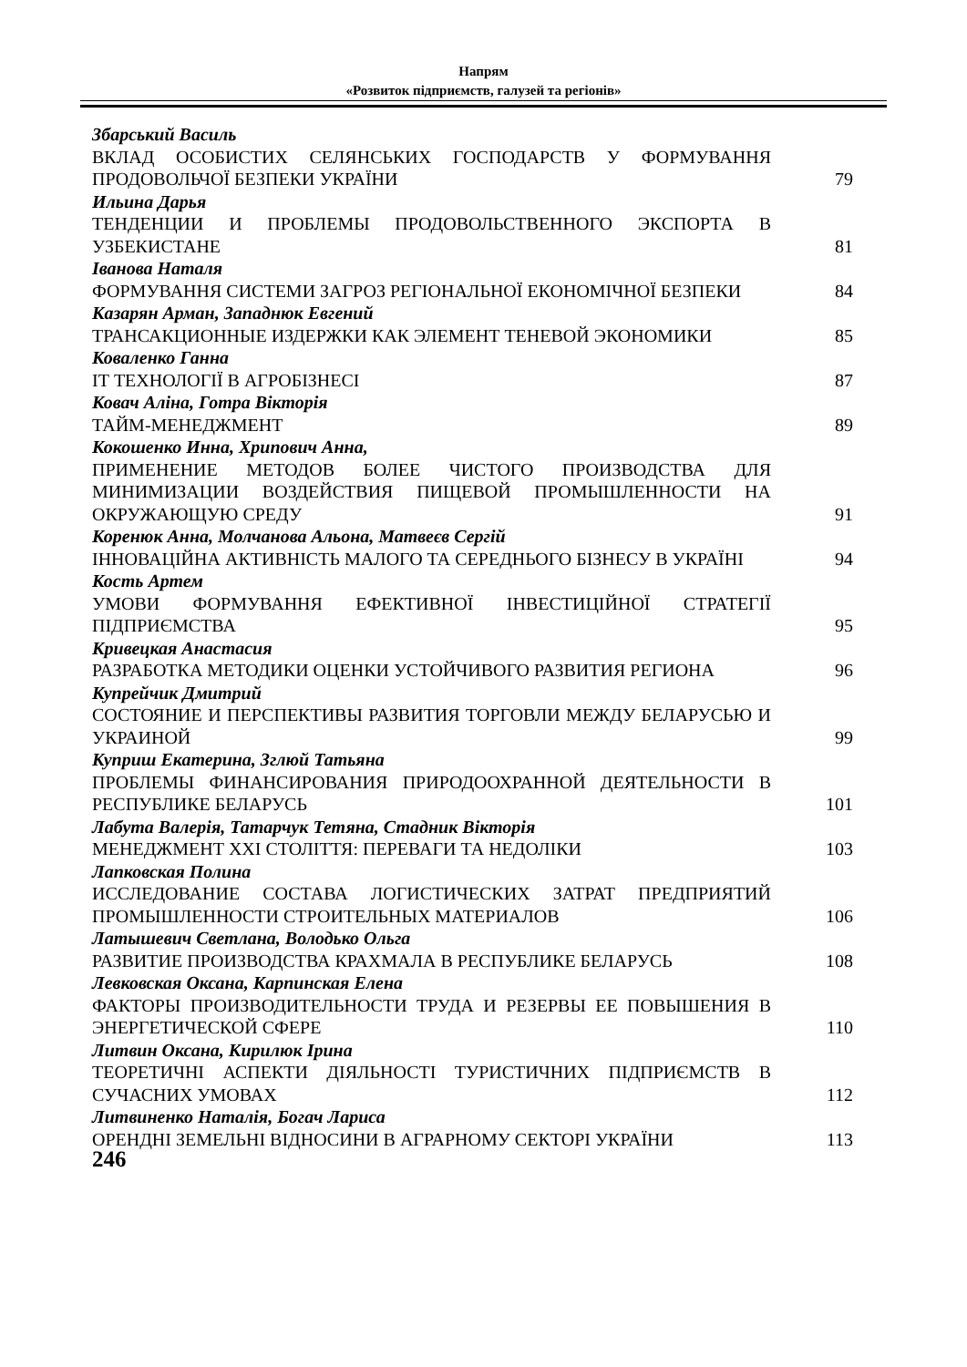Напрям
«Розвиток підприємств, галузей та регіонів»
Збарський Василь
ВКЛАД ОСОБИСТИХ СЕЛЯНСЬКИХ ГОСПОДАРСТВ У ФОРМУВАННЯ ПРОДОВОЛЬЧОЇ БЕЗПЕКИ УКРАЇНИ
79
Ильина Дарья
ТЕНДЕНЦИИ И ПРОБЛЕМЫ ПРОДОВОЛЬСТВЕННОГО ЭКСПОРТА В УЗБЕКИСТАНЕ
81
Іванова Наталя
ФОРМУВАННЯ СИСТЕМИ ЗАГРОЗ РЕГІОНАЛЬНОЇ ЕКОНОМІЧНОЇ БЕЗПЕКИ
84
Казарян Арман, Западнюк Евгений
ТРАНСАКЦИОННЫЕ ИЗДЕРЖКИ КАК ЭЛЕМЕНТ ТЕНЕВОЙ ЭКОНОМИКИ
85
Коваленко Ганна
ІТ ТЕХНОЛОГІЇ В АГРОБІЗНЕСІ
87
Ковач Аліна, Готра Вікторія
ТАЙМ-МЕНЕДЖМЕНТ
89
Кокошенко Инна, Хрипович Анна,
ПРИМЕНЕНИЕ МЕТОДОВ БОЛЕЕ ЧИСТОГО ПРОИЗВОДСТВА ДЛЯ МИНИМИЗАЦИИ ВОЗДЕЙСТВИЯ ПИЩЕВОЙ ПРОМЫШЛЕННОСТИ НА ОКРУЖАЮЩУЮ СРЕДУ
91
Коренюк Анна, Молчанова Альона, Матвеєв Сергій
ІННОВАЦІЙНА АКТИВНІСТЬ МАЛОГО ТА СЕРЕДНЬОГО БІЗНЕСУ В УКРАЇНІ
94
Кость Артем
УМОВИ ФОРМУВАННЯ ЕФЕКТИВНОЇ ІНВЕСТИЦІЙНОЇ СТРАТЕГІЇ ПІДПРИЄМСТВА
95
Кривецкая Анастасия
РАЗРАБОТКА МЕТОДИКИ ОЦЕНКИ УСТОЙЧИВОГО РАЗВИТИЯ РЕГИОНА
96
Купрейчик Дмитрий
СОСТОЯНИЕ И ПЕРСПЕКТИВЫ РАЗВИТИЯ ТОРГОВЛИ МЕЖДУ БЕЛАРУСЬЮ И УКРАИНОЙ
99
Куприш Екатерина, Зглюй Татьяна
ПРОБЛЕМЫ ФИНАНСИРОВАНИЯ ПРИРОДООХРАННОЙ ДЕЯТЕЛЬНОСТИ В РЕСПУБЛИКЕ БЕЛАРУСЬ
101
Лабута Валерія, Татарчук Тетяна, Стадник Вікторія
МЕНЕДЖМЕНТ XXI СТОЛІТТЯ: ПЕРЕВАГИ ТА НЕДОЛІКИ
103
Лапковская Полина
ИССЛЕДОВАНИЕ СОСТАВА ЛОГИСТИЧЕСКИХ ЗАТРАТ ПРЕДПРИЯТИЙ ПРОМЫШЛЕННОСТИ СТРОИТЕЛЬНЫХ МАТЕРИАЛОВ
106
Латышевич Светлана, Володько Ольга
РАЗВИТИЕ ПРОИЗВОДСТВА КРАХМАЛА В РЕСПУБЛИКЕ БЕЛАРУСЬ
108
Левковская Оксана, Карпинская Елена
ФАКТОРЫ ПРОИЗВОДИТЕЛЬНОСТИ ТРУДА И РЕЗЕРВЫ ЕЕ ПОВЫШЕНИЯ В ЭНЕРГЕТИЧЕСКОЙ СФЕРЕ
110
Литвин Оксана, Кирилюк Ірина
ТЕОРЕТИЧНІ АСПЕКТИ ДІЯЛЬНОСТІ ТУРИСТИЧНИХ ПІДПРИЄМСТВ В СУЧАСНИХ УМОВАХ
112
Литвиненко Наталія, Богач Лариса
ОРЕНДНІ ЗЕМЕЛЬНІ ВІДНОСИНИ В АГРАРНОМУ СЕКТОРІ УКРАЇНИ
113
246